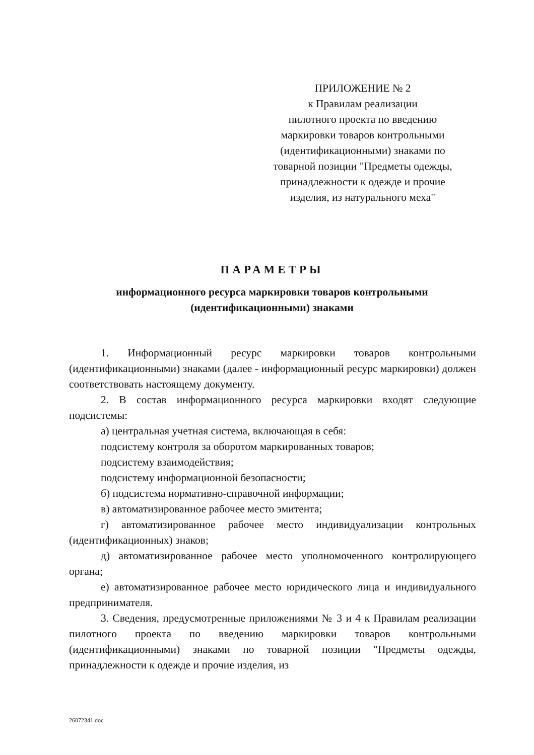ПРИЛОЖЕНИЕ № 2
к Правилам реализации
пилотного проекта по введению
маркировки товаров контрольными
(идентификационными) знаками по
товарной позиции "Предметы одежды,
принадлежности к одежде и прочие
изделия, из натурального меха"
ПАРАМЕТРЫ
информационного ресурса маркировки товаров контрольными
(идентификационными) знаками
1. Информационный ресурс маркировки товаров контрольными (идентификационными) знаками (далее - информационный ресурс маркировки) должен соответствовать настоящему документу.
2. В состав информационного ресурса маркировки входят следующие подсистемы:
а) центральная учетная система, включающая в себя:
подсистему контроля за оборотом маркированных товаров;
подсистему взаимодействия;
подсистему информационной безопасности;
б) подсистема нормативно-справочной информации;
в) автоматизированное рабочее место эмитента;
г) автоматизированное рабочее место индивидуализации контрольных (идентификационных) знаков;
д) автоматизированное рабочее место уполномоченного контролирующего органа;
е) автоматизированное рабочее место юридического лица и индивидуального предпринимателя.
3. Сведения, предусмотренные приложениями № 3 и 4 к Правилам реализации пилотного проекта по введению маркировки товаров контрольными (идентификационными) знаками по товарной позиции "Предметы одежды, принадлежности к одежде и прочие изделия, из
26072341.doc